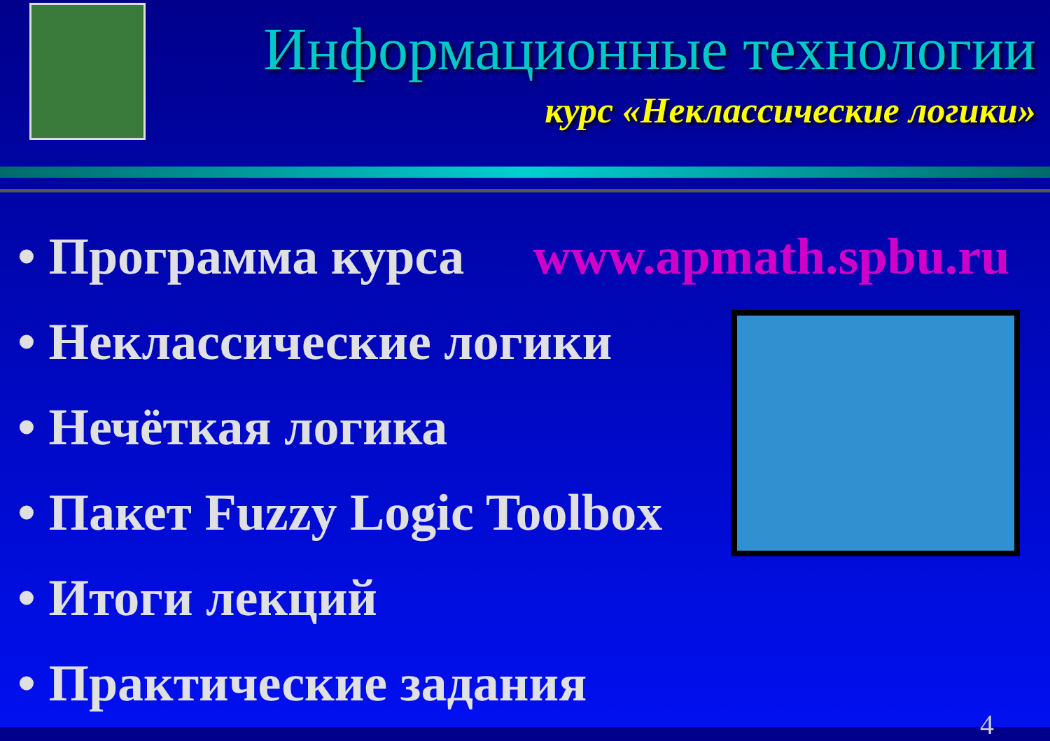Информационные технологии
курс «Неклассические логики»
• Программа курса www.apmath.spbu.ru
• Неклассические логики
• Нечёткая логика
• Пакет Fuzzy Logic Toolbox
• Итоги лекций
• Практические задания
4